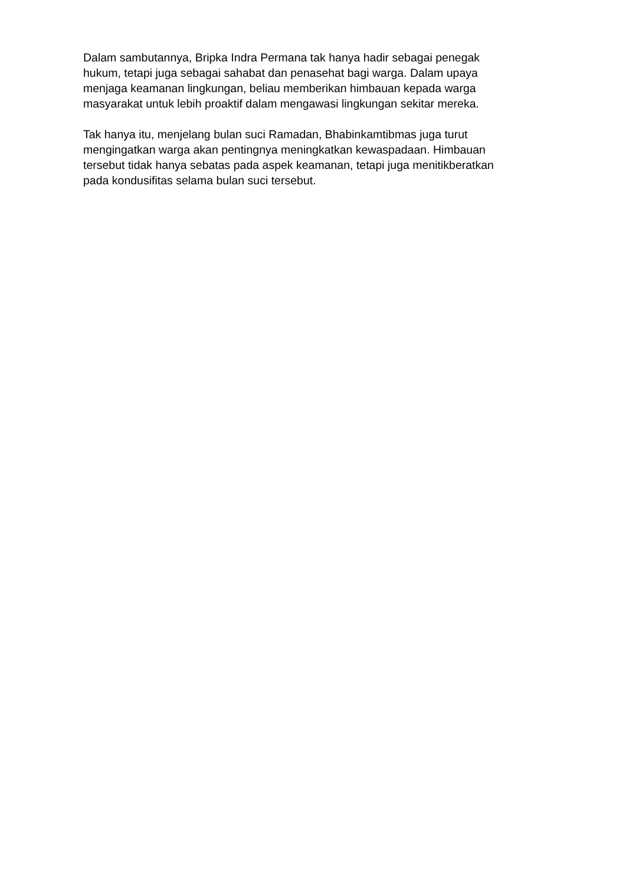Dalam sambutannya, Bripka Indra Permana tak hanya hadir sebagai penegak
hukum, tetapi juga sebagai sahabat dan penasehat bagi warga. Dalam upaya
menjaga keamanan lingkungan, beliau memberikan himbauan kepada warga
masyarakat untuk lebih proaktif dalam mengawasi lingkungan sekitar mereka.
Tak hanya itu, menjelang bulan suci Ramadan, Bhabinkamtibmas juga turut
mengingatkan warga akan pentingnya meningkatkan kewaspadaan. Himbauan
tersebut tidak hanya sebatas pada aspek keamanan, tetapi juga menitikberatkan
pada kondusifitas selama bulan suci tersebut.